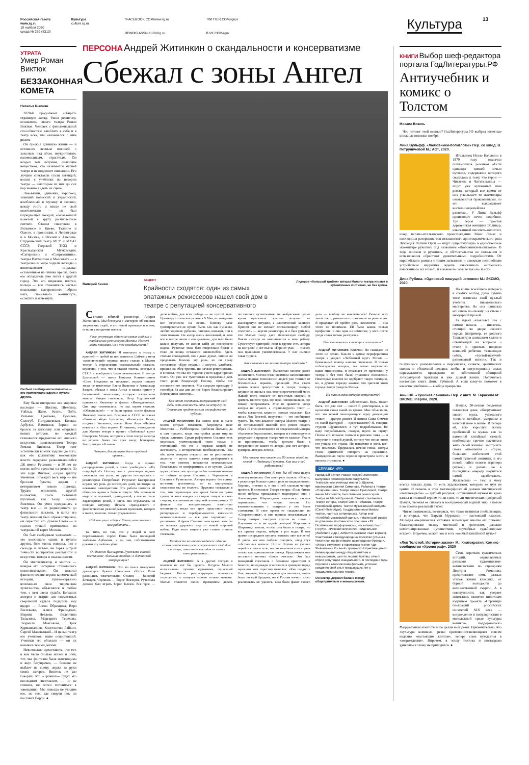Российская газета
www.rg.ru
18 ноября 2020
среда № 259 (8313)
Культура
culture.rg.ru
f FACEBOOK.COM/www.rg.ru TWITTER.COM/rgrus ODNOKLASSNIKI.RU/rg.ru В VK.COM/rgru
Культура
13
УТРАТА
Умер Роман Виктюк
БЕЗЗАКОННАЯ КОМЕТА
Наталья Шаинян
2020-й продолжает собирать страшную жатву. Ушел режиссер, основатель своего театра Роман Виктюк. Человек с феноменальной способностью влюблять в себя и в театр всех, кто оказывался с ним рядом.
Он прожил длинную жизнь — и оставался вечным юношей с хохолком над лбом, неукротимым, насмешливым, страстным. Он владел тем летучим, сияющим веществом, что называется магией театра и не поддежит описанию. Его лучшие спектакли стали легендой, вошли в учебники по истории театра — некоторые из них до сих пор можно видеть на сцене.
Львовянин, одиночка, европеец, знавший польский и украинский, влюбленный в музыку и поэзию, всюду гость и нигде не свой окончательно — он был блуждающей звездой, «беззаконной кометой в кругу расчисленном светил». Ставил спектакли в Вильнюсе и Киеве, Таллине и Одессе, в провинции, в Ленинграде и в Москве, в Италии и Америке. Студенческий театр МГУ и МХАТ СССР, Тверской ТЮЗ и Краснодарская Музкомедия, «Сатирикон» и «Современник», театры Вахтангова и Моссовета — в театральном мире ходили легенды о виктюковском пиджаке, оставленном на спинке кресла, пока его обладатель уже летит в другой город. Эти его пиджаки, платки, кольца — все становилось частью изысканно выстроенного образа мага, способного возникнуть, ослепить и исчезнуть.
Он был свободным человеком — это притягивало одних и пугало других.
Ему было интересно все мировое наследие — Шиллер, Шекспир, Уайльд, Жене, Кокто, Олби, Уильямс, Цветаева, Гумилев, Сологуб, Петрушевская, Коляда, Арбузов, Вампилов, Зорин: он брался за классику или открывал новых авторов, но каждый становился предметом его личного искусства, произведением Театра Романа Виктюка. Театр этот эстетически возник задолго до того, как его коллективу московские власти передали разваливающийся ДК имени Русакова — и 20 лет не могли найти средства на ремонт. За эти годы Виктюк, собрав труппу учеников, объездил весь мир — им бросали букеты, ждали с нетерпением нового приезда. Трудно вспомнить другой коллектив, столь любимый публикой, как Театр Романа Виктюка. Он умел превращать в театр все — от радиопривета до финального поклона, и когда его театр наконец был отремонтирован, он окрестил его Домом Света — и сделал точкой притяжения на театральной карте Москвы.
Он был свободным человеком — это восхищало одних и пугало других. Всю жизнь говорил, пел о свободе и любви, не теряя острой точности восприятия реальности и искусства, юмора и изысканности.
Он мистификатор и мистик — каждое его интервью становилось моноспектаклем. Он излагал фантастические версии космической истории, лукаво-серьезно вспоминал свои творческие хулиганства, объяснялся в любви тем, с кем свела судьба. Больших актеров и актрис для совместных свершений судьба подарила ему щедро — Елена Образцова, Вера Васильева, Алиса Фрейндлих, Марина Неёлова, Валентина Талызина, Маргарита Терехова, Людмила Максакова, Эрик Курмангалиев, Константин Райкин, Сергей Маковецкий... И целый театр его учеников, ныне осиротевший. Ученики его обожали — он их называл своими детьми.
Невозможно представить, что тот, в ком было столько жизни и огня, тот, чья фантазия была неистощима и вкус безупречен, — больше не выйдет на сцену, держа за руки своих актеров. Виктюк не раз говорил, что «Травиата» будет его последним спектаклем, — но не спешил, не хотел готовиться к завещанию. Мы никогда не увидим его, но там, где смерти нет, он поставит Верди. ●
ПЕРСОНА Андрей Житинкин о скандальности и консерватизме
Сбежал с зоны Ангел
Валерий Кичин
АКЦЕНТ
Крайности сходятся: один из самых эпатажных режиссеров нашел свой дом в театре с репутацией консервативного
Лидеров «большой тройки» актеры Малого театра играют в аутентичных костюмах, но без грима.
Сегодня юбилей режиссера Андрея Житинкина. Мы беседуем с мастером об извивах творческих судеб, о его новой премьере и о том, есть ли у пандемии плюсы.
У вас репутация одного из самых модных и скандальных режиссеров Москвы. Насчет моды понимаю, но в чем скандальность?
АНДРЕЙ ЖИТИНКИН: Я отношусь к этому с иронией — любой из нас меняется. Сейчас у меня «классический» период: много ставлю в Малом театре. А определение «скандальный» связано, вероятно, с тем, что я ставил тексты, которые в СССР и вообразить было невозможно. В театре Ермоловой — пьесу Николая Климонтовича «Снег. Недалеко от тюрьмы», играли никому тогда не известные Елена Яковлева и Александр Балуев: сбежал с зоны Ангел и нашел приют у бесеменной лимитчицы, которую насиловали менты. Увидев спектакль, Петр Тодоровский пригласил Яковлеву в фильм «Интердевочка». Она еще сомневалась, но мы хором сказали: «Обязательно!» — и были правы: после фильма Яковлеву знали все. Впервые в СССР поставил «Роковые яйца» Булгакова, «Калигулу» Камю, позднего Уильямса, пьесы Жана Ануя «Черная невеста» и «Бал воров». И наконец, неожиданно для Малого театра я принес «Любовный круг» Сомерсета Моэма, которого в этом театре никогда не играли. Занял там трех звезд: Бочкарева, Быстрицкую и Клюева.
Говорят, Быстрицкая была трудный орешек...
АНДРЕЙ ЖИТИНКИН: Когда я принес распределение ролей, в ответ улыбнулись: «Ну попробуйте!» Потому что с репетиции одного спектакля она ушла, на другом поссорилась с режиссером. Попробовал. Результат: Быстрицкая играла эту роль до последних дней, несмотря на неважное самочувствие. Эта работа помогла ей обмануть время и быть в тонусе. Мы привыкли видеть ее героиней, гранд-дамой, у нее не было характерных ролей, а здесь она отрывалась на полную катушку. Играла «гранд-кокет» с фантастически разнообразным прошлым, которое в пьесе, конечно, только угадывалось.
Недавно ушел и Борис Клюев, вам повезло с ним работать...
та, тихо, но так, что у людей в зале перехватывало горло: Нина была последней любовью Арбенина, и он сам, собственными руками эту любовь убил!
Он должен был играть Рузвельта в новой постановке «Большая тройка» о Ялтинской конференции?
АНДРЕЙ ЖИТИНКИН: Это по пьесе шведского драматурга Лукаса Свенссона «Ялта». Роли разошлись замечательно: Сталин — Василий Бочкарев, Черчилль — Борис Невзоров, Рузвельта должен был играть Борис Клюев. Все трое — дети войны, для всех победа — не пустой звук. Премьеру хотели выпустить к 9 Мая, но пандемия все перенесла на осень. Клюеву даже гримироваться не нужно было. Он, как Рузвельт, любил хорошие рубашки, запонки, коньяки, они в этом похожи. Он актер очень витальный, и хотя все в театре знали о его диагнозе, для него было важно получать от жизни кайф до последнего вздоха. Рузвельт тоже был смертельно болен и тоже до конца оставался жизнелюбом. Здесь столько совпадений, что я даже думал, этично ли предлагать Клюеву эту роль, но он сразу согласился: «Буду играть!» 1 августа, улыбаясь, пришел на сбор труппы, но начали репетировать, и я понял, что мы его теряем: у него вдруг пропал голос. Он уже все чувствовал и предложил дать текст роли Владимиру Носику, чтобы тот готовился его заменить. Мы сыграли премьеру 3 сентября. За два дня до нее Борис Владимирович Клюев ушел навсегда...
Как этот спектакль воспринимает зал? Ведь есть опасность, что на встречу со Сталиным придет весьма специфическая публика.
АНДРЕЙ ЖИТИНКИН: На самом деле в пьесе много острых моментов. Затронуты пакт Молотова — Риббентропа, проблема Польши, да и сам процесс, когда эта тройка делит мир на сферы влияния. Среди референтов Сталина есть персонаж, уничтоживший свою семью и считающий, что это в порядке вещей: не жестокость, а историческая необходимость. Мы обо всем говорим открыто, но не расставляем акценты — пусть зрители сами разбираются в том, что многим покажется неожиданным. Показываем не конференцию, а ее кухню. Самая адова работа там проходила бессонными ночами — тайные встречи Сталина с Черчиллем и Сталина с Рузвельтом. Актеры играют без грима: костюмы аутентичны, но за портретным сходством мы не гнались. Пружина спектакля в том, что переговоры все время были на грани срыва, и хотя каждая из сторон тянула в свою сторону, все понимали: надо найти компромисс. В финале мы воспроизводим известную мизансцену, когда все трое предстают перед репортерами и перебрасываются какими-то незначительными — все уже подписано — репликами. И фраза Сталина: нам нужно хотя бы на полвека удержать мир от новой мировой войны. Ради этого акцента уже стоило ставить спектакль.
Крайности все-таки сходятся: один из самых эпатажных режиссеров нашел свой дом в театре, известном как один из самых консервативных...
АНДРЕЙ ЖИТИНКИН: А в других театрах я многого не мог бы сделать. Ресурсы Малого колоссальны: лучшие художники, серьезный бюджет. После реконструкции появилось технологии, о которых можно только мечтать. Малый славится своим принципом делать постановки аутентичные, не выбрасывая целые куски оригинала: зритель получает не авангардную штудию, а классический вариант. Причем это не мешает постановщику: любой спектакль — версия режиссера, и я был удивлен, что Малый театр дает абсолютную свободу. Никто никогда не вмешивается в мою работу. Существует критерий: если в труппе есть актеры на все роли и нет пьесы «Горя от ума» — значит, она правильно укомплектована. У нас именно такая труппа.
Как сказалась на жизни театра пандемия?
АНДРЕЙ ЖИТИНКИН: Высветила многое ранее незаметное. Мигом стали штампом заполонившие сцены модные технологии: людей уже тошнит от бесконечных экранов, проекций. Мы стали ценить живое присутствие в театре, эмоции, идущие со сцены в зал, этот энергетический мост. Живой театр спасает от тягостных мыслей, и зритель тянется туда, где ярко, эмоционально, где можно сопереживать. Мне не нравится, когда актеры не играют, а «транслируют» текст — чтобы высветить какие-то «новые смыслы». Как писал Лев Толстой, искусство — это сообщение чувств. То, чем владеют актеры Малого театра с их потрясающей школой: они умеют создать образ. И этим отличаются от современной манеры «бытового бормотания», которая все нивелирует и разрушает в природе театра что-то важное. Уже и не припомнишь, чтобы зрители были в потрясении от какого-то актера, уже нет актеров-кумиров, актеров-легенд.
Мы только что отметили 85-летие одной из легенд — Людмилы Гурченко. Как вам с ней работалось?
АНДРЕЙ ЖИТИНКИН: Я мог бы об этом целую новеллу написать. Она мне сразу сказала: «Знаете, я режиссера больше одного раза не выдерживаю». Хорошо, ответил я, и мы с ней сделали четыре проекта. В спектакле Театра сатиры «Поле битвы после победы принадлежит мародерам» они с Александром Ширвиндтом оказались такими партнерами, что искры летели. Но взаимоотношения с театрами у нее были сложными. В свое время ее «выдавили» из «Современника», и она пришла показываться в Театр сатиры: смотрела труппа во главе с Плучеком — и ни одной реакции! Миронов и Ширвиндт хотели, чтобы она была в театре, но все примы сидели, набрав в рот воды. И она прямо посередине куплета заявила: мне все ясно! И ушла, как она любила говорить, «под стук собственных копыт». Потом Плучек ее умолял перейти к ним в штат, но она отказалась — играла только как приглашенная звезда. Предложила мне поставить мюзикл «Бюро счастья». Это был шикарный спектакль с большим оркестром и балетом, но однажды я застал ее в гримерке перед зеркалом, она горестно шептала: «Как поздно!» Она, конечно, была рождена для мюзикла, могла быть звездой Бродвея, но в России ничего этого реализовать не удалось. Она была фанат своего дела — вообще не выключалась! Раньше всех знала текст, раньше всех приезжала на репетиции. Я предлагал ей пройти роль «вполноги» — она этого не понимала. Ей была важна только профессия, и она одна из немногих, у кого после ухода слава только разогрется.
Вы сталкивались в театре с плагиатом?
АНДРЕЙ ЖИТИНКИН: Конечно. Но скандала из этого не делаю. Как-то в одном периферийном театре я увидел «Любовный круг» Моэма — буквальный повтор нашего спектакля. Я только поблагодарил актеров, так точно выучивших наши мизансцены, и отказался от претензий: у театра и без того было отчаянное положение. Некоторые коллеги не одобряют такую позицию, но, я думаю, гораздо важнее, что зрители этого города смогут увидеть Моэма.
На киносъемки актеров отпускаете?
АНДРЕЙ ЖИТИНКИН: Обязательно. Ведь, может быть, это для них — шанс! Я репетировал, а за кулисами стоял какой-то грохот. Мне объяснили, что это новый монтировщик: одну декорацию ставит — другую роняет. И вышел Саша Семчев со своей фактурой — представляете? Я, говорит, студент Щукинского, а тут подрабатываю. Не надо подрабатывать, говорю, идите на сцену! Потом его позвали сняться в рекламе пива — я отпустил с легкой душой, потому что после этого его узнала вся страна. Но пандемия и здесь кое-что поменяла. Прервалась вечная гонка, актеры стали критичней смотреть на сделанное. Вынужденная пауза хорошо проветрила мозги и многих отрезвила. ●
СПРАВКА «РГ»
Народный артист России Андрей Житинкин — выпускник режиссерского факультета Театрального училища имени Б. Щукина, мастерская Евгения Симонова. Работал в театре «Современник», Театре имени Ермоловой, Театре имени Моссовета, был главным режиссером Театра на Малой Бронной. Ставит спектакли в Театре сатиры, Театре Олега Табакова, Театре Российской армии, Театре музыкальной комедии (Санкт-Петербург), Государственном Малом театре, частных антрепризах. Автор книг «Плейбой московской сцены», «Маленький роман из длиннот», поэтического сборника «99. Поэтические перформансы», нескольких пьес («Лулу», «Роковое влечение», «Идеальное убийство» и др.), либретто (мюзикл «Бал воров»). Участвовал в международных проектах («Вышка Чикатило» на фестивале авангарда во Франции, «Игра в жмурики» в парижском театре «Де Жевнильe»). В своей сценической практике умело балансировал между общепринятым и невозможным, шел по лезвию бритвы, отчего обрел репутацию скандального. В последние годы перешел к классическим формам, успешно соединяя свой опыт предыдущих лет с традициями Малого театра.
Он всегда держал баланс между общепринятым и невозможным.
КНИГИ Выбор шеф-редактора портала ГодЛитературы.РФ
Антиучебник и комикс о Толстом
Михаил Визель
Что читают этой осенью? ГодЛитературы.РФ выбрал заметные книжные новинки ноября.
Лина Вульфф. «Любовники-полиглоты» Пер. со швед. В. Петруничевой М.: АСТ, 2020.
Итальянец Итало Кальвино в 1979 году озадачил поклонников романом «Если однажды зимней ночью путник», содержание которого сводилось к тому, что герои — Читатель и Читательница — ищут уже купленный ими роман, который все время от них ускользает: то экземпляры оказываются бракованными, то его выкрадывает восточноевропейская разведка... У Лины Вульфф происходит нечто подобное. Три героя — простая деревенская женщина Эллинор, изысканный писатель-полиглот, швед испано-итальянского происхождения Макс Ламас и наследница разорившегося итальянского аристократического рода Лукреция Латини Орси — ищут существующую в единственном экземпляре рукопись под названием «Любовники-полиглоты». В ходе поисков и рукопись, и обстоятельства ее появления и исчезновения обрастают удивительными подробностями. От европейского романа с таким названием и сложным нелинейным устройством нарратива ждешь изысканного особенного изысканного ars amandi, и в каком-то смысле так оно и есть.
Дина Рубина. «Одинокий пишущий человек» М.: ЭКСМО, 2020.
На волне всеобщего интереса к creative writing Дина Рубина тоже написала свой пухлый учебник писательского мастерства. Но она написала его очень по-своему: на стыке с мемуарной прозой.
Ее идеал объясняет она с самого начала, — писатель, стоящий во дворе южного города (например, ее родного Ташкента) в домашнем халате и отвечающий на вопросы о стиле и приемах посреди вопящей ребятни, тявкающих собак, «густой-пахучей-разновсякой жизни». Так и получилось: размышления о персонажах, сюжете, эротических сценах и обсценной лексике, любви и потусторонних силах перемежаются примерами из собственной обширной литературной практики и уже долгой жизни. Получилась настоящая книга Дины Рубиной. А если кому-то поможет в качестве учебника — вообще прекрасно.
Ань Юй. «Тушеная свинина» Пер. с англ. М. Тарасова М: ЭКСМО, Inspiria, 2020.
Цзяцзя, 30-летняя бездетная пекинская дама, обнаруживает своего мужа, успешного «нового китайца», умершим в нелепой позе в ванне. И теперь ей, всю взрослую жизнь пробывшей за мужем как за каменной китайской стеной, необходимо срочно научиться жить своей жизнью: выстроить снова отношения с отцом, большим любителем этой самой тушеной свинины, и его новой, найти нового партнера (мужа?) и далеко не в последнюю очередь научиться самой зарабатывать. Желательно — тем, к чему всегда лежала душа, то есть художеством, которого ее муж не ценил. И помочь в этих метаморфозах ей должен мистический «человек-рыба» — грубый рисунок, оставленный мужем на краю ванны и ставший героем то ли снов, то ли мистических прозрений Цзяцзя, увлекая ее сначала в воображаемый водный мир, а потом и во вполне реальный Тибет.
Читая, понимаешь, во-первых, что такое истинная глобализация, а во-вторых, что Харуки Мураками — настоящий классик. Молодая американская китаянка использует многие его приемы: балансирование между мистикой и гротеском, далекие немотивированные путешествия, случайные судьбоносные встречи. Впрочем, может, это и есть «особый китайский путь»?
«Лев Толстой. Истории жизни» М.: Книгократия, Комикс-сообщество «Хронограф», 2020
Семь коротких графических историй, отрисованных разными художниками-комиксистами по сценариям Дмитрия Романова, представляют семь разных этапов жизни классика, от бурной молодости до величественной смерти. А в совокупности, как уверяет аннотация, является пилотным изданием проекта «Страницы биографий российских писателей XIX века — возрождение и популяризация в молодежной среде культуры комикса», поддержанного Федеральным агентством по делам молодежи. Примечательно, что «культура комикса», резко противопоставляющаяся совсем недавно «настоящим книгам», теперь сама нуждается в «возрождении». Впрочем, в эпоху тиктока и инстаграма удивляться этому не приходится. ●